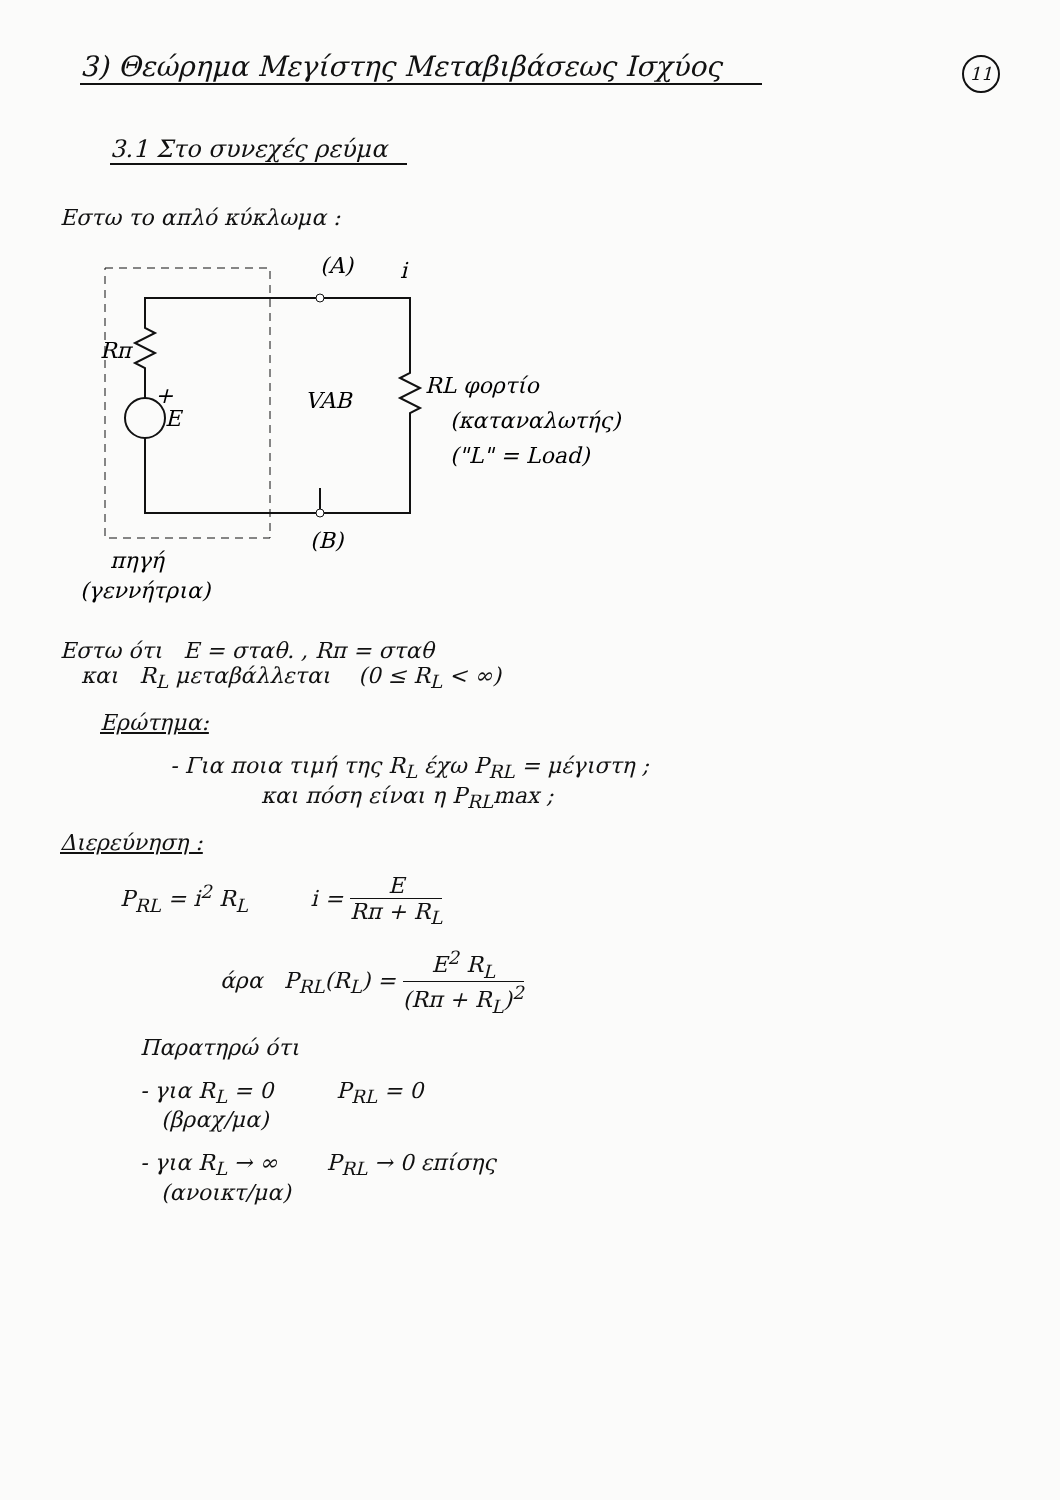11
3) Θεώρημα Μεγίστης Μεταβιβάσεως Ισχύος
3.1 Στο συνεχές ρεύμα
Εστω το απλό κύκλωμα :
(A)
i
Rπ
+
E
VAB
RL φορτίο
(καταναλωτής)
("L" = Load)
(B)
πηγή
(γεννήτρια)
Εστω ότι E = σταθ. , Rπ = σταθ
και R<sub>L</sub> μεταβάλλεται (0 ≤ R<sub>L</sub> < ∞)
Ερώτημα:
- Για ποια τιμή της R<sub>L</sub> έχω P<sub>RL</sub> = μέγιστη ;
και πόση είναι η P<sub>RL</sub>max ;
Διερεύνηση :
P<sub>RL</sub> = i<sup>2</sup> R<sub>L</sub> i = E Rπ + R<sub>L</sub>
άρα P<sub>RL</sub>(R<sub>L</sub>) = E<sup>2</sup> R<sub>L</sub> (Rπ + R<sub>L</sub>)<sup>2</sup>
Παρατηρώ ότι
- για R<sub>L</sub> = 0 P<sub>RL</sub> = 0
(βραχ/μα)
- για R<sub>L</sub> → ∞ P<sub>RL</sub> → 0 επίσης
(ανοικτ/μα)